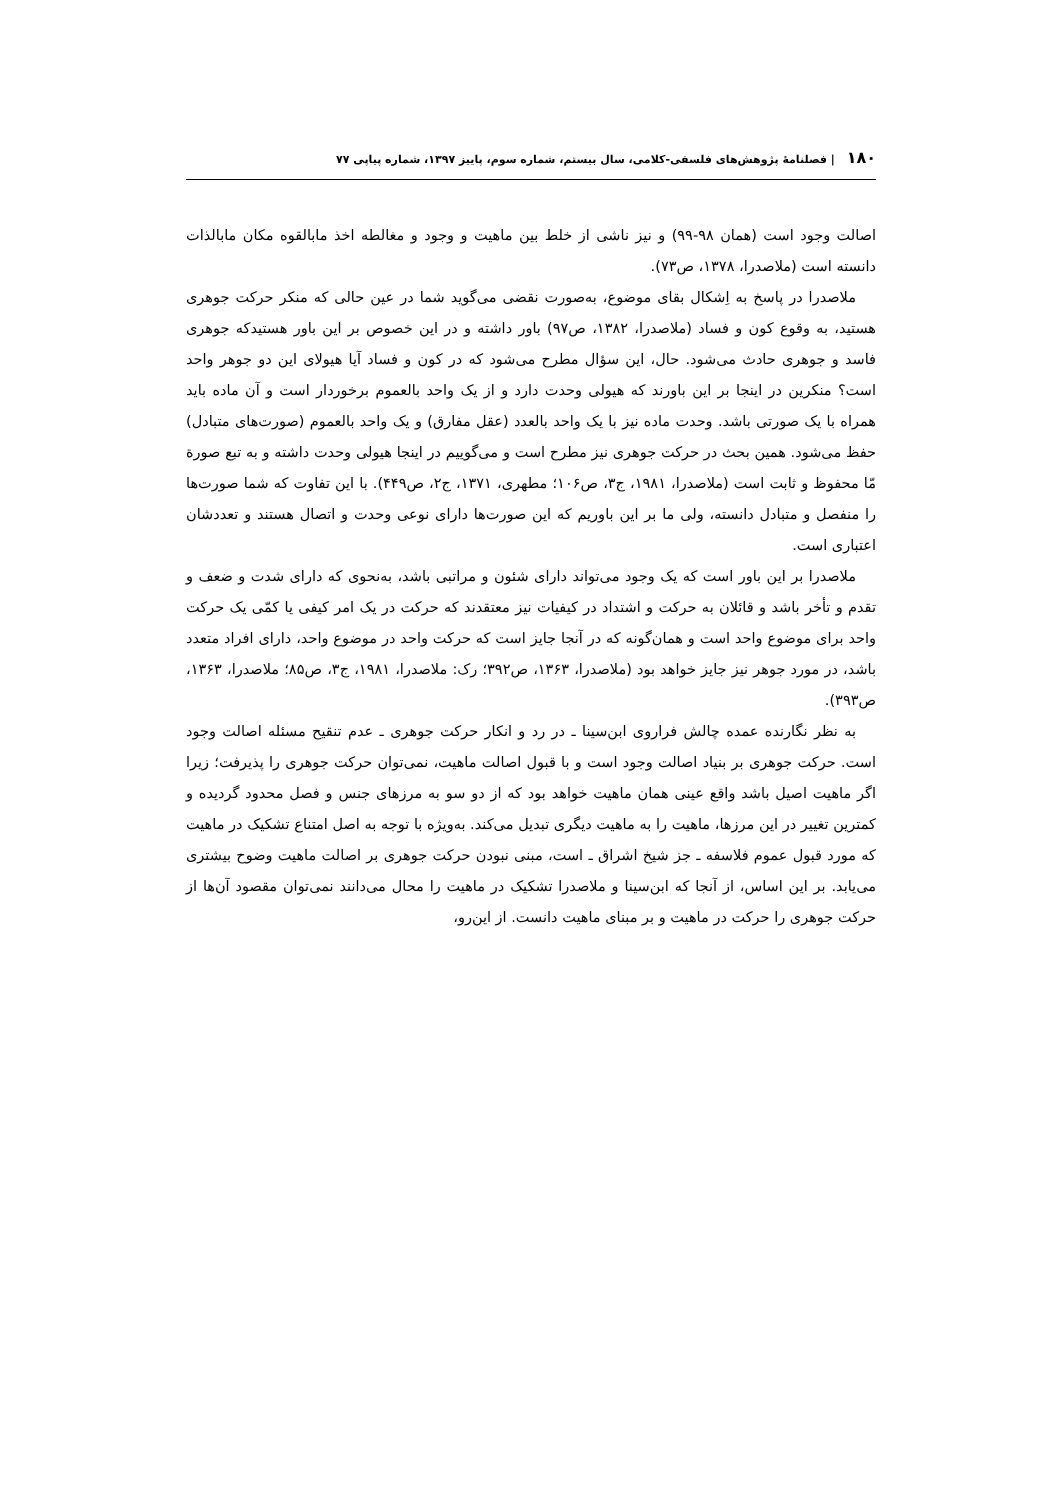۱۸۰ | فصلنامۀ پژوهش‌های فلسفی-کلامی، سال بیستم، شماره سوم، پاییز ۱۳۹۷، شماره پیاپی ۷۷
اصالت وجود است (همان ۹۸-۹۹) و نیز ناشی از خلط بین ماهیت و وجود و مغالطه اخذ مابالقوه مکان مابالذات دانسته است (ملاصدرا، ۱۳۷۸، ص۷۳).
ملاصدرا در پاسخ به اِشکال بقای موضوع، به‌صورت نقضی می‌گوید شما در عین حالی که منکر حرکت جوهری هستید، به وقوع کون و فساد (ملاصدرا، ۱۳۸۲، ص۹۷) باور داشته و در این خصوص بر این باور هستیدکه جوهری فاسد و جوهری حادث می‌شود. حال، این سؤال مطرح می‌شود که در کون و فساد آیا هیولای این دو جوهر واحد است؟ منکرین در اینجا بر این باورند که هیولی وحدت دارد و از یک واحد بالعموم برخوردار است و آن ماده باید همراه با یک صورتی باشد. وحدت ماده نیز با یک واحد بالعدد (عقل مفارق) و یک واحد بالعموم (صورت‌های متبادل) حفظ می‌شود. همین بحث در حرکت جوهری نیز مطرح است و می‌گوییم در اینجا هیولی وحدت داشته و به تبع صورة مّا محفوظ و ثابت است (ملاصدرا، ۱۹۸۱، ج۳، ص۱۰۶؛ مطهری، ۱۳۷۱، ج۲، ص۴۴۹). با این تفاوت که شما صورت‌ها را منفصل و متبادل دانسته، ولی ما بر این باوریم که این صورت‌ها دارای نوعی وحدت و اتصال هستند و تعددشان اعتباری است.
ملاصدرا بر این باور است که یک وجود می‌تواند دارای شئون و مراتبی باشد، به‌نحوی که دارای شدت و ضعف و تقدم و تأخر باشد و قائلان به حرکت و اشتداد در کیفیات نیز معتقدند که حرکت در یک امر کیفی یا کمّی یک حرکت واحد برای موضوع واحد است و همان‌گونه که در آنجا جایز است که حرکت واحد در موضوع واحد، دارای افراد متعدد باشد، در مورد جوهر نیز جایز خواهد بود (ملاصدرا، ۱۳۶۳، ص۳۹۲؛ رک: ملاصدرا، ۱۹۸۱، ج۳، ص۸۵؛ ملاصدرا، ۱۳۶۳، ص۳۹۳).
به نظر نگارنده عمده چالش فراروی ابن‌سینا ـ در رد و انکار حرکت جوهری ـ عدم تنقیح مسئله اصالت وجود است. حرکت جوهری بر بنیاد اصالت وجود است و با قبول اصالت ماهیت، نمی‌توان حرکت جوهری را پذیرفت؛ زیرا اگر ماهیت اصیل باشد واقع عینی همان ماهیت خواهد بود که از دو سو به مرزهای جنس و فصل محدود گردیده و کمترین تغییر در این مرزها، ماهیت را به ماهیت دیگری تبدیل می‌کند. به‌ویژه با توجه به اصل امتناع تشکیک در ماهیت که مورد قبول عموم فلاسفه ـ جز شیخ اشراق ـ است، مبنی نبودن حرکت جوهری بر اصالت ماهیت وضوح بیشتری می‌یابد. بر این اساس، از آنجا که ابن‌سینا و ملاصدرا تشکیک در ماهیت را محال می‌دانند نمی‌توان مقصود آن‌ها از حرکت جوهری را حرکت در ماهیت و بر مبنای ماهیت دانست. از این‌رو،